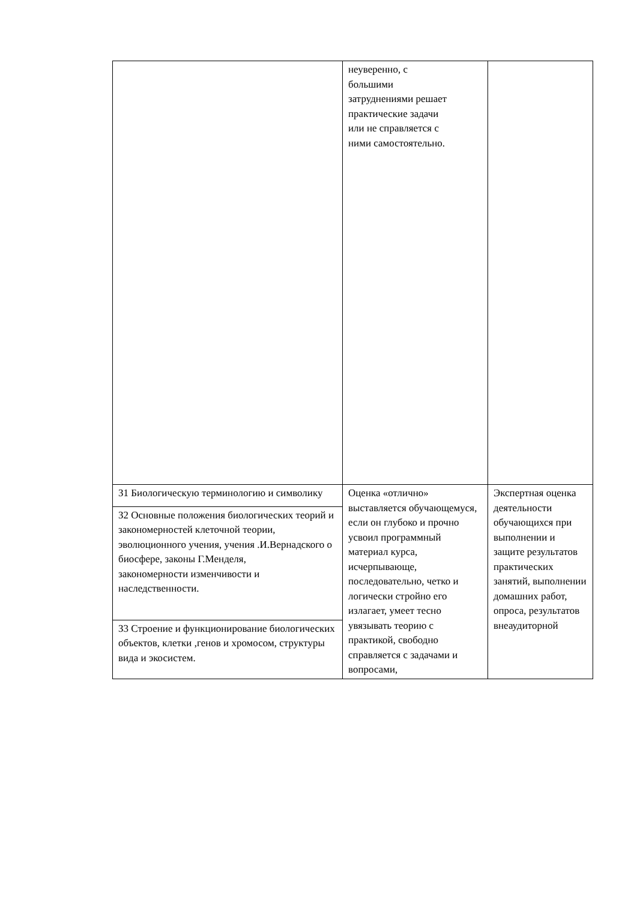| | неуверенно, с большими затруднениями решает практические задачи или не справляется с ними самостоятельно. | |
| З1 Биологическую терминологию и символику | Оценка «отлично» выставляется обучающемуся, если он глубоко и прочно усвоил программный материал курса, исчерпывающе, последовательно, четко и логически стройно его излагает, умеет тесно увязывать теорию с практикой, свободно справляется с задачами и вопросами, | Экспертная оценка деятельности обучающихся при выполнении и защите результатов практических занятий, выполнении домашних работ, опроса, результатов внеаудиторной |
| З2 Основные положения биологических теорий и закономерностей клеточной теории, эволюционного учения, учения .И.Вернадского о биосфере, законы Г.Менделя, закономерности изменчивости и наследственности. | | |
| З3 Строение и функционирование биологических объектов, клетки ,генов и хромосом, структуры вида и экосистем. | | |